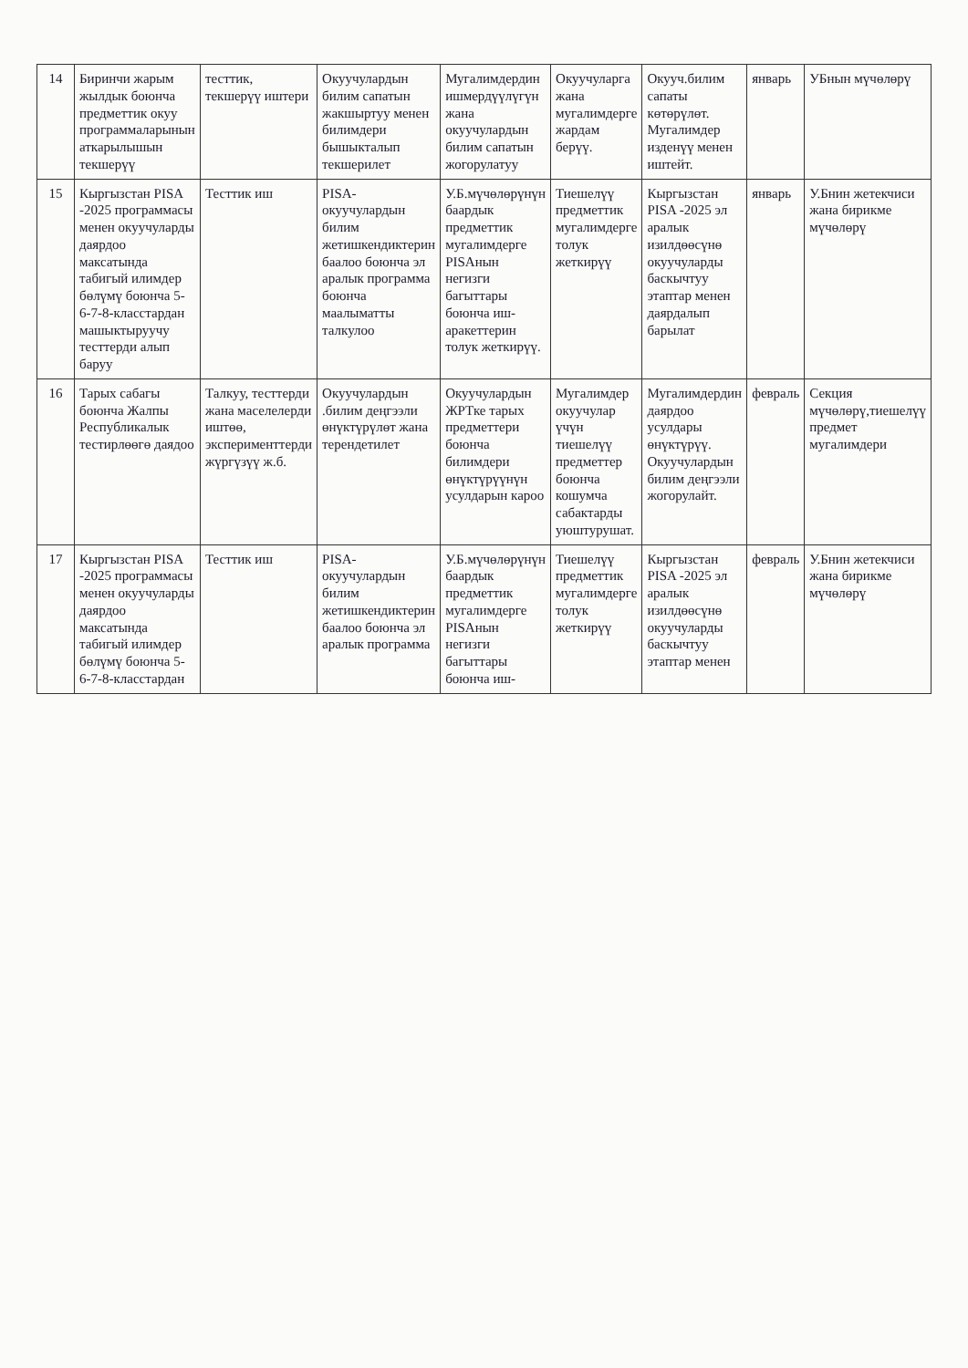| 14 | Биринчи жарым жылдык боюнча предметтик окуу программаларынын аткарылышын текшерүү | тесттик, текшерүү иштери | Окуучулардын билим сапатын жакшыртуу менен билимдери бышыкталып текшерилет | Мугалимдердин ишмердүүлүгүн жана окуучулардын билим сапатын жогорулатуу | Окуучуларга жана мугалимдерге жардам берүү. | Окууч.билим сапаты көтөрүлөт. Мугалимдер изденүү менен иштейт. | январь | УБнын мүчөлөрү |
| 15 | Кыргызстан PISA -2025 программасы менен окуучуларды даярдоо максатында табигый илимдер бөлүмү боюнча 5-6-7-8-класстардан машыктыруучу тесттерди алып баруу | Тесттик иш | PISA-окуучулардын билим жетишкендиктерин баалоо боюнча эл аралык программа боюнча маалыматты талкулоо | У.Б.мүчөлөрүнүн баардык предметтик мугалимдерге PISAнын негизги багыттары боюнча иш-аракеттерин толук жеткирүү. | Тиешелүү предметтик мугалимдерге толук жеткирүү | Кыргызстан PISA -2025 эл аралык изилдөөсүнө окуучуларды баскычтуу этаптар менен даярдалып барылат | январь | У.Бнин жетекчиси жана бирикме мүчөлөрү |
| 16 | Тарых сабагы боюнча Жалпы Республикалык тестирлөөгө даядоо | Талкуу, тесттерди жана маселелерди иштөө, эксперименттерди жүргүзүү ж.б. | Окуучулардын .билим деңгээли өнүктүрүлөт жана терендетилет | Окуучулардын ЖРТке тарых предметтери боюнча билимдери өнүктүрүүнүн усулдарын кароо | Мугалимдер окуучулар үчүн тиешелүү предметтер боюнча кошумча сабактарды уюштурушат. | Мугалимдердин даярдоо усулдары өнүктүрүү. Окуучулардын билим деңгээли жогорулайт. | февраль | Секция мүчөлөрү,тиешелүү предмет мугалимдери |
| 17 | Кыргызстан PISA -2025 программасы менен окуучуларды даярдоо максатында табигый илимдер бөлүмү боюнча 5-6-7-8-класстардан | Тесттик иш | PISA-окуучулардын билим жетишкендиктерин баалоо боюнча эл аралык программа | У.Б.мүчөлөрүнүн баардык предметтик мугалимдерге PISAнын негизги багыттары боюнча иш- | Тиешелүү предметтик мугалимдерге толук жеткирүү | Кыргызстан PISA -2025 эл аралык изилдөөсүнө окуучуларды баскычтуу этаптар менен | февраль | У.Бнин жетекчиси жана бирикме мүчөлөрү |